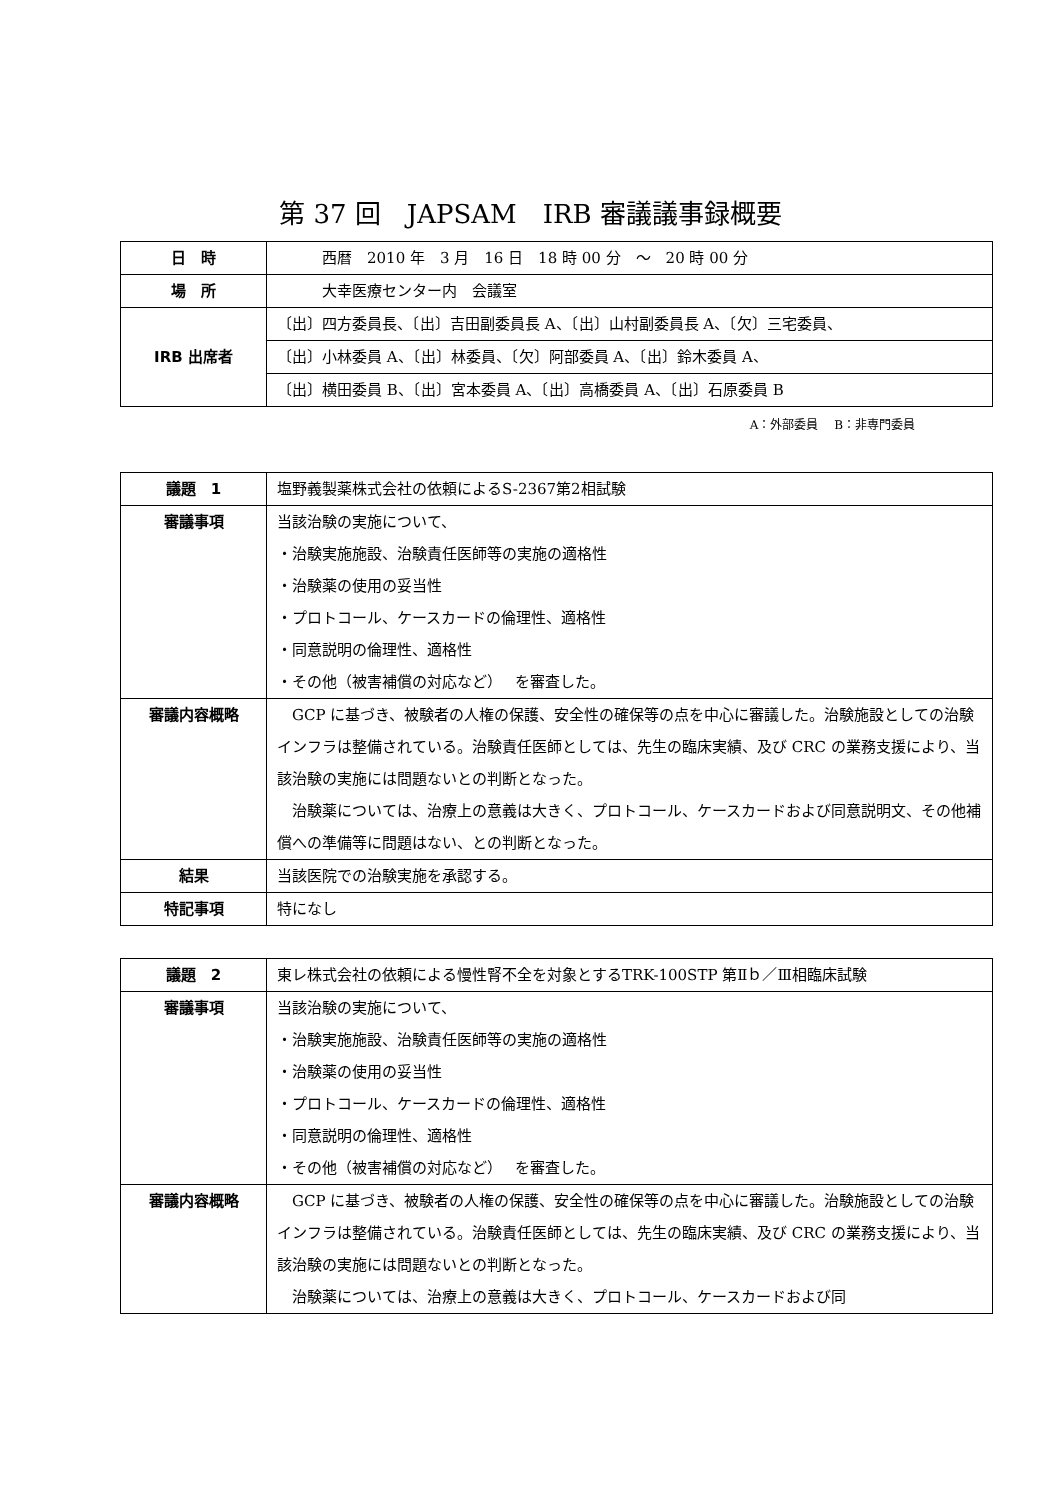第 37 回　JAPSAM　IRB 審議議事録概要
| 日 時 | 西暦 2010 年 3 月 16 日 18 時 00 分 ～ 20 時 00 分 |
| 場 所 | 大幸医療センター内 会議室 |
| IRB 出席者 | 〔出〕四方委員長、〔出〕吉田副委員長 A、〔出〕山村副委員長 A、〔欠〕三宅委員、 |
| | 〔出〕小林委員 A、〔出〕林委員、〔欠〕阿部委員 A、〔出〕鈴木委員 A、 |
| | 〔出〕横田委員 B、〔出〕宮本委員 A、〔出〕高橋委員 A、〔出〕石原委員 B |
A：外部委員　 B：非専門委員
| 議題 1 | 塩野義製薬株式会社の依頼によるS-2367第2相試験 |
| 審議事項 | 当該治験の実施について、 ・治験実施施設、治験責任医師等の実施の適格性 ・治験薬の使用の妥当性 ・プロトコール、ケースカードの倫理性、適格性 ・同意説明の倫理性、適格性 ・その他（被害補償の対応など） を審査した。 |
| 審議内容概略 | GCP に基づき、被験者の人権の保護、安全性の確保等の点を中心に審議した。治験施設としての治験インフラは整備されている。治験責任医師としては、先生の臨床実績、及び CRC の業務支援により、当該治験の実施には問題ないとの判断となった。 治験薬については、治療上の意義は大きく、プロトコール、ケースカードおよび同意説明文、その他補償への準備等に問題はない、との判断となった。 |
| 結果 | 当該医院での治験実施を承認する。 |
| 特記事項 | 特になし |
| 議題 2 | 東レ株式会社の依頼による慢性腎不全を対象とするTRK-100STP 第Ⅱｂ／Ⅲ相臨床試験 |
| 審議事項 | 当該治験の実施について、 ・治験実施施設、治験責任医師等の実施の適格性 ・治験薬の使用の妥当性 ・プロトコール、ケースカードの倫理性、適格性 ・同意説明の倫理性、適格性 ・その他（被害補償の対応など） を審査した。 |
| 審議内容概略 | GCP に基づき、被験者の人権の保護、安全性の確保等の点を中心に審議した。治験施設としての治験インフラは整備されている。治験責任医師としては、先生の臨床実績、及び CRC の業務支援により、当該治験の実施には問題ないとの判断となった。 治験薬については、治療上の意義は大きく、プロトコール、ケースカードおよび同 |